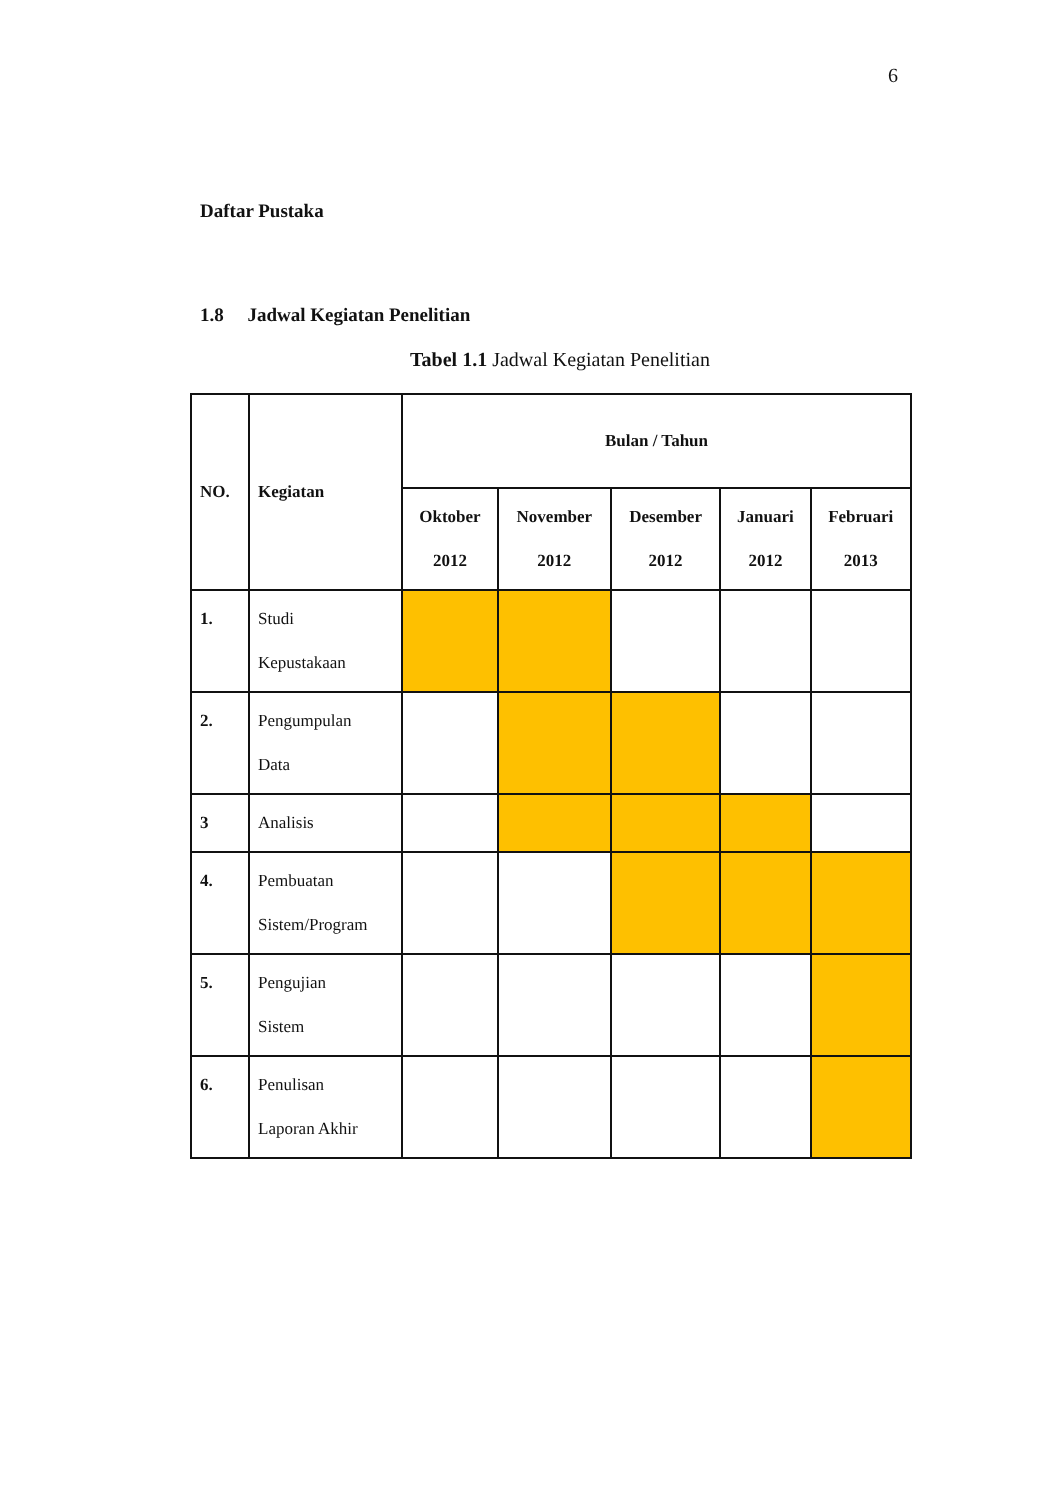6
Daftar Pustaka
1.8 Jadwal Kegiatan Penelitian
Tabel 1.1 Jadwal Kegiatan Penelitian
| NO. | Kegiatan | Bulan / Tahun | | | | |
| --- | --- | --- | --- | --- | --- | --- |
| | | Oktober 2012 | November 2012 | Desember 2012 | Januari 2012 | Februari 2013 |
| 1. | Studi Kepustakaan | | | | | |
| 2. | Pengumpulan Data | | | | | |
| 3 | Analisis | | | | | |
| 4. | Pembuatan Sistem/Program | | | | | |
| 5. | Pengujian Sistem | | | | | |
| 6. | Penulisan Laporan Akhir | | | | | |